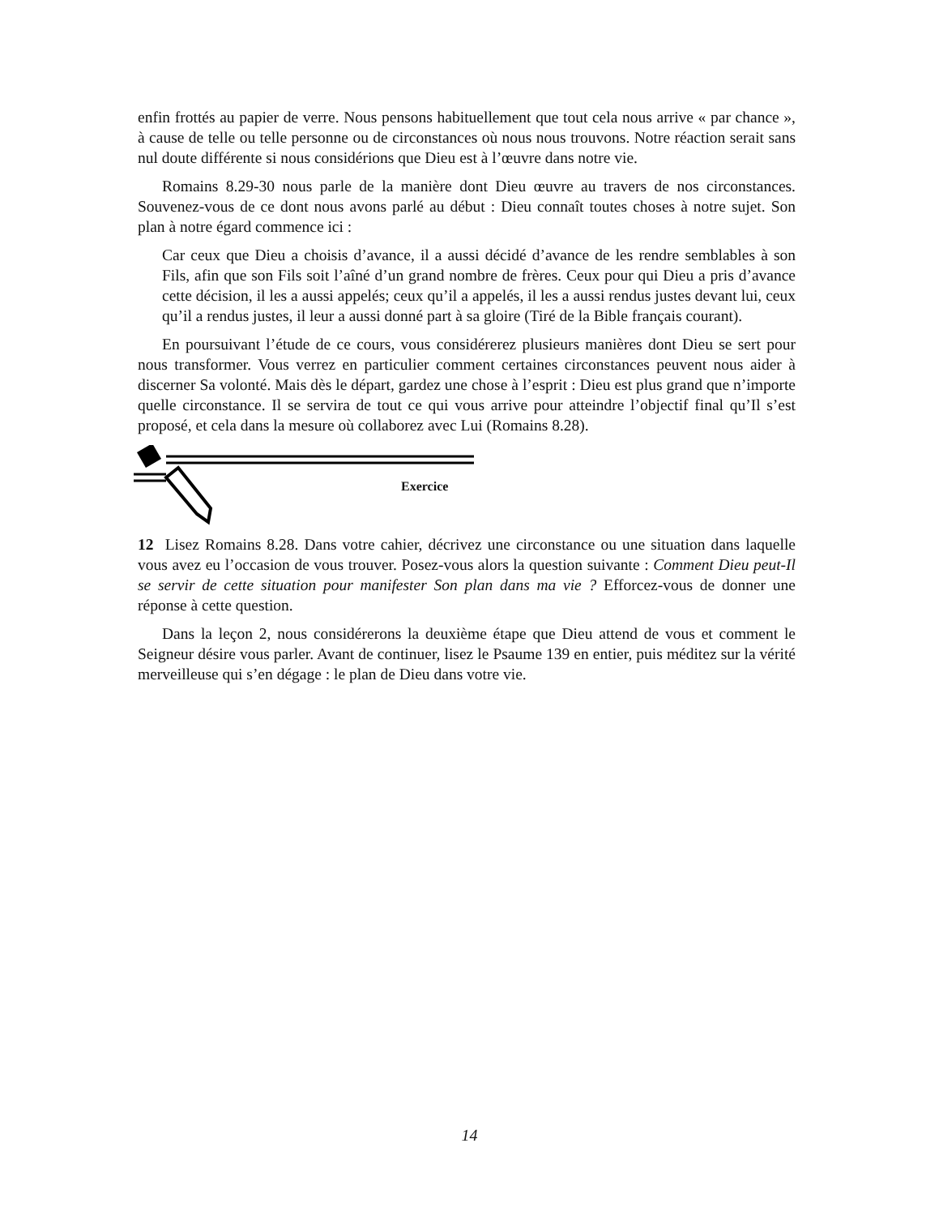enfin frottés au papier de verre. Nous pensons habituellement que tout cela nous arrive « par chance », à cause de telle ou telle personne ou de circonstances où nous nous trouvons. Notre réaction serait sans nul doute différente si nous considérions que Dieu est à l’œuvre dans notre vie.
Romains 8.29-30 nous parle de la manière dont Dieu œuvre au travers de nos circonstances. Souvenez-vous de ce dont nous avons parlé au début : Dieu connaît toutes choses à notre sujet. Son plan à notre égard commence ici :
Car ceux que Dieu a choisis d’avance, il a aussi décidé d’avance de les rendre semblables à son Fils, afin que son Fils soit l’aîné d’un grand nombre de frères. Ceux pour qui Dieu a pris d’avance cette décision, il les a aussi appelés; ceux qu’il a appelés, il les a aussi rendus justes devant lui, ceux qu’il a rendus justes, il leur a aussi donné part à sa gloire (Tiré de la Bible français courant).
En poursuivant l’étude de ce cours, vous considérerez plusieurs manières dont Dieu se sert pour nous transformer. Vous verrez en particulier comment certaines circonstances peuvent nous aider à discerner Sa volonté. Mais dès le départ, gardez une chose à l’esprit : Dieu est plus grand que n’importe quelle circonstance. Il se servira de tout ce qui vous arrive pour atteindre l’objectif final qu’Il s’est proposé, et cela dans la mesure où collaborez avec Lui (Romains 8.28).
Exercice
12 Lisez Romains 8.28. Dans votre cahier, décrivez une circonstance ou une situation dans laquelle vous avez eu l’occasion de vous trouver. Posez-vous alors la question suivante : Comment Dieu peut-Il se servir de cette situation pour manifester Son plan dans ma vie ? Efforcez-vous de donner une réponse à cette question.
Dans la leçon 2, nous considérerons la deuxième étape que Dieu attend de vous et comment le Seigneur désire vous parler. Avant de continuer, lisez le Psaume 139 en entier, puis méditez sur la vérité merveilleuse qui s’en dégage : le plan de Dieu dans votre vie.
14